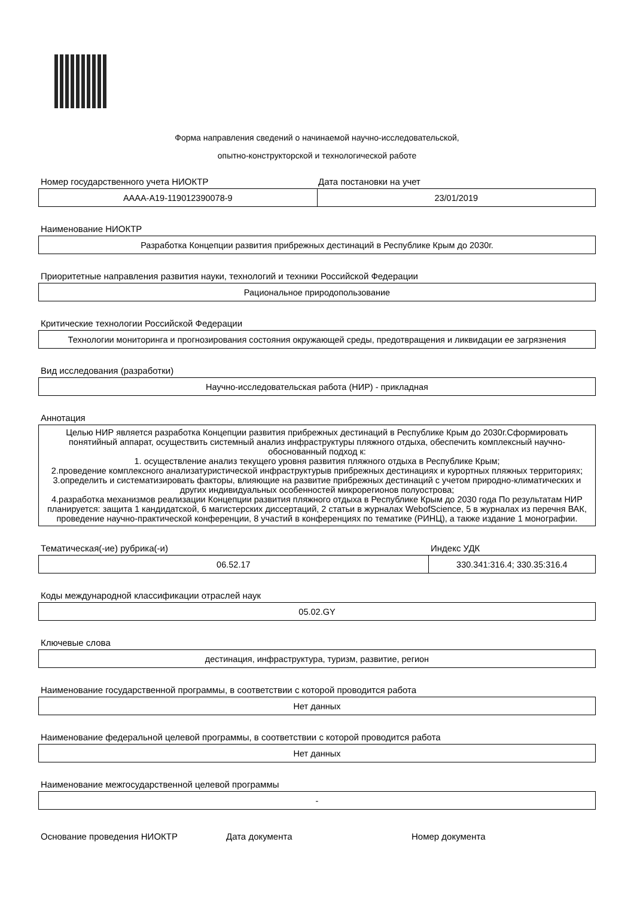Форма направления сведений о начинаемой научно-исследовательской,
опытно-конструкторской и технологической работе
Номер государственного учета НИОКТР Дата постановки на учет
| АААА-А19-119012390078-9 | 23/01/2019 |
Наименование НИОКТР
| Разработка Концепции развития прибрежных дестинаций в Республике Крым до 2030г. |
Приоритетные направления развития науки, технологий и техники Российской Федерации
| Рациональное природопользование |
Критические технологии Российской Федерации
| Технологии мониторинга и прогнозирования состояния окружающей среды, предотвращения и ликвидации ее загрязнения |
Вид исследования (разработки)
| Научно-исследовательская работа (НИР) - прикладная |
Аннотация
| Целью НИР является разработка Концепции развития прибрежных дестинаций в Республике Крым до 2030г.Сформировать понятийный аппарат, осуществить системный анализ инфраструктуры пляжного отдыха, обеспечить комплексный научно-обоснованный подход к: 1. осуществление анализ текущего уровня развития пляжного отдыха в Республике Крым; 2.проведение комплексного анализатуристической инфраструктурыв прибрежных дестинациях и курортных пляжных территориях; 3.определить и систематизировать факторы, влияющие на развитие прибрежных дестинаций с учетом природно-климатических и других индивидуальных особенностей микрорегионов полуострова; 4.разработка механизмов реализации Концепции развития пляжного отдыха в Республике Крым до 2030 года По результатам НИР планируется: защита 1 кандидатской, 6 магистерских диссертаций, 2 статьи в журналах WebofScience, 5 в журналах из перечня ВАК, проведение научно-практической конференции, 8 участий в конференциях по тематике (РИНЦ), а также издание 1 монографии. |
Тематическая(-ие) рубрика(-и) Индекс УДК
| 06.52.17 | 330.341:316.4; 330.35:316.4 |
Коды международной классификации отраслей наук
| 05.02.GY |
Ключевые слова
| дестинация, инфраструктура, туризм, развитие, регион |
Наименование государственной программы, в соответствии с которой проводится работа
| Нет данных |
Наименование федеральной целевой программы, в соответствии с которой проводится работа
| Нет данных |
Наименование межгосударственной целевой программы
| - |
Основание проведения НИОКТР Дата документа Номер документа